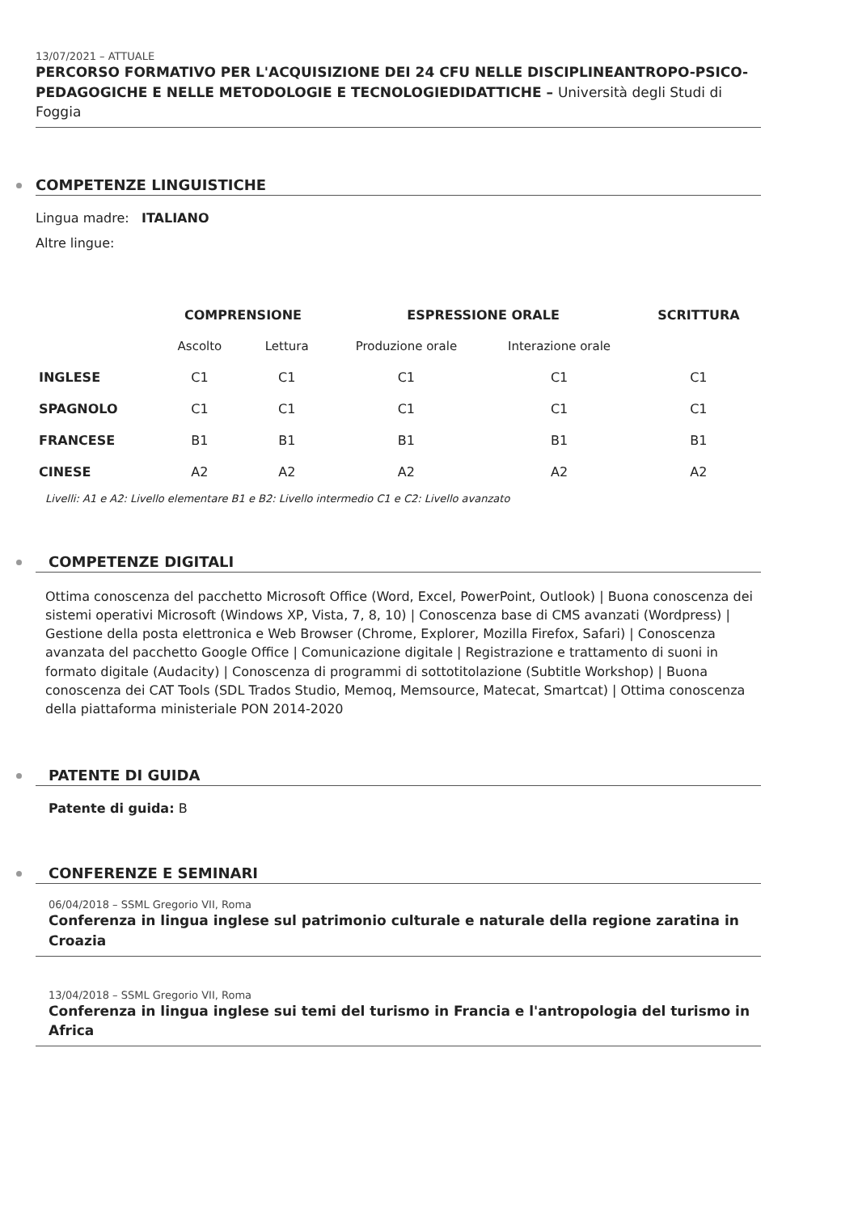13/07/2021 – ATTUALE
PERCORSO FORMATIVO PER L'ACQUISIZIONE DEI 24 CFU NELLE DISCIPLINEANTROPO-PSICO-PEDAGOGICHE E NELLE METODOLOGIE E TECNOLOGIEDIDATTICHE – Università degli Studi di Foggia
COMPETENZE LINGUISTICHE
Lingua madre: ITALIANO
Altre lingue:
| | COMPRENSIONE | | ESPRESSIONE ORALE | | SCRITTURA |
| --- | --- | --- | --- | --- | --- |
| | Ascolto | Lettura | Produzione orale | Interazione orale | |
| INGLESE | C1 | C1 | C1 | C1 | C1 |
| SPAGNOLO | C1 | C1 | C1 | C1 | C1 |
| FRANCESE | B1 | B1 | B1 | B1 | B1 |
| CINESE | A2 | A2 | A2 | A2 | A2 |
Livelli: A1 e A2: Livello elementare B1 e B2: Livello intermedio C1 e C2: Livello avanzato
COMPETENZE DIGITALI
Ottima conoscenza del pacchetto Microsoft Office (Word, Excel, PowerPoint, Outlook) | Buona conoscenza dei sistemi operativi Microsoft (Windows XP, Vista, 7, 8, 10) | Conoscenza base di CMS avanzati (Wordpress) | Gestione della posta elettronica e Web Browser (Chrome, Explorer, Mozilla Firefox, Safari) | Conoscenza avanzata del pacchetto Google Office | Comunicazione digitale | Registrazione e trattamento di suoni in formato digitale (Audacity) | Conoscenza di programmi di sottotitolazione (Subtitle Workshop) | Buona conoscenza dei CAT Tools (SDL Trados Studio, Memoq, Memsource, Matecat, Smartcat) | Ottima conoscenza della piattaforma ministeriale PON 2014-2020
PATENTE DI GUIDA
Patente di guida: B
CONFERENZE E SEMINARI
06/04/2018 – SSML Gregorio VII, Roma
Conferenza in lingua inglese sul patrimonio culturale e naturale della regione zaratina in Croazia
13/04/2018 – SSML Gregorio VII, Roma
Conferenza in lingua inglese sui temi del turismo in Francia e l'antropologia del turismo in Africa